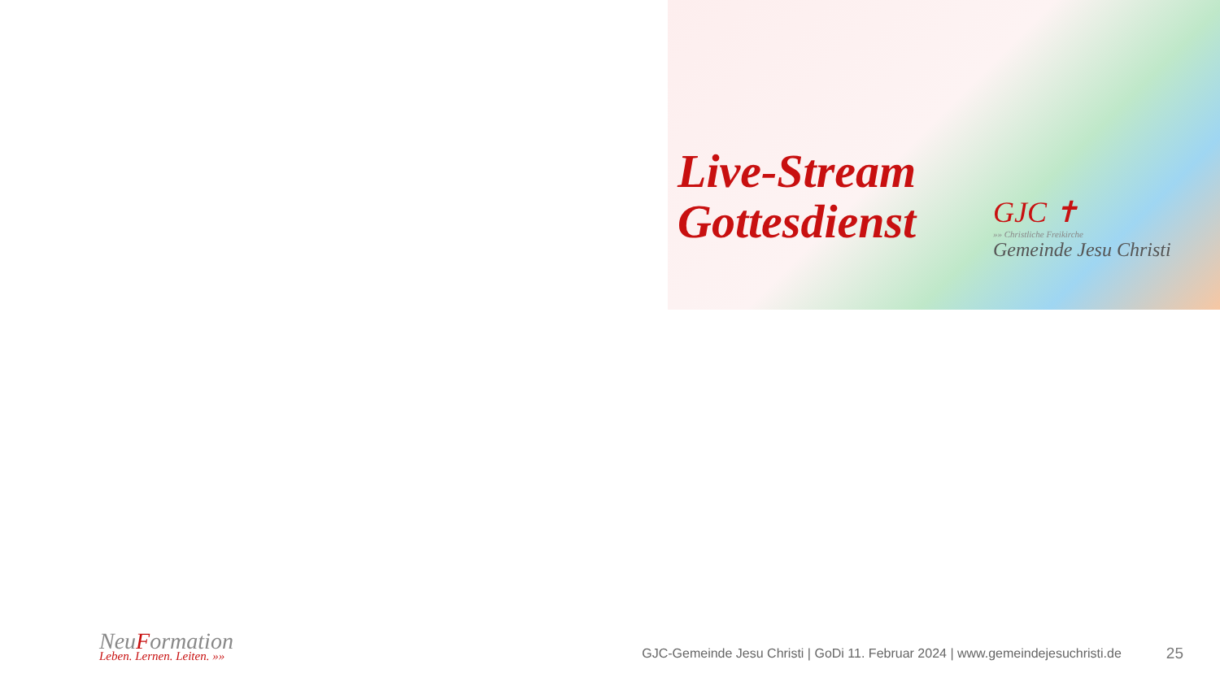Live-Stream
Gottesdienst
GJC ✝
»» Christliche Freikirche
Gemeinde Jesu Christi
NeuFormation
Leben. Lernen. Leiten. »»
GJC-Gemeinde Jesu Christi | GoDi 11. Februar 2024 | www.gemeindejesuchristi.de
25